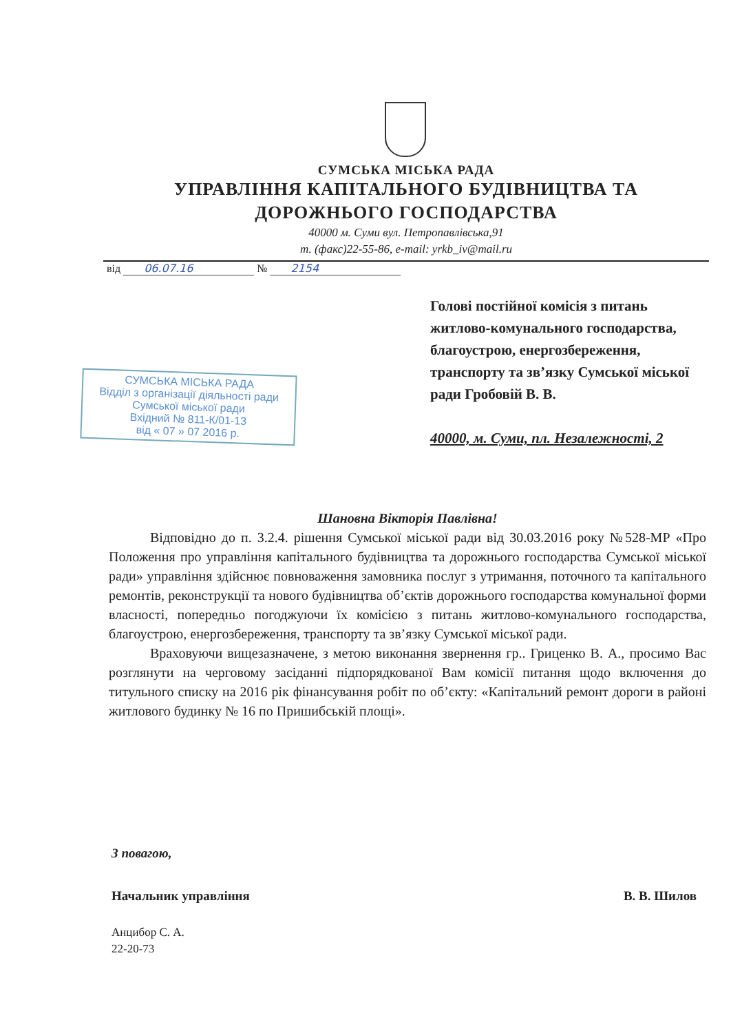СУМСЬКА МІСЬКА РАДА
УПРАВЛІННЯ КАПІТАЛЬНОГО БУДІВНИЦТВА ТА
ДОРОЖНЬОГО ГОСПОДАРСТВА
40000 м. Суми вул. Петропавлівська,91
т. (факс)22-55-86, e-mail: yrkb_iv@mail.ru
від 06.07.16 № 2154
Голові постійної комісія з питань житлово-комунального господарства, благоустрою, енергозбереження, транспорту та зв’язку Сумської міської ради Гробовій В. В.
40000, м. Суми, пл. Незалежності, 2
СУМСЬКА МІСЬКА РАДА
Відділ з організації діяльності ради
Сумської міської ради
Вхідний № 811-К/01-13
від « 07 » 07 2016 р.
Шановна Вікторія Павлівна!
Відповідно до п. 3.2.4. рішення Сумської міської ради від 30.03.2016 року №528-МР «Про Положення про управління капітального будівництва та дорожнього господарства Сумської міської ради» управління здійснює повноваження замовника послуг з утримання, поточного та капітального ремонтів, реконструкції та нового будівництва об’єктів дорожнього господарства комунальної форми власності, попередньо погоджуючи їх комісією з питань житлово-комунального господарства, благоустрою, енергозбереження, транспорту та зв’язку Сумської міської ради.
Враховуючи вищезазначене, з метою виконання звернення гр.. Гриценко В. А., просимо Вас розглянути на черговому засіданні підпорядкованої Вам комісії питання щодо включення до титульного списку на 2016 рік фінансування робіт по об’єкту: «Капітальний ремонт дороги в районі житлового будинку № 16 по Пришибській площі».
З повагою,
Начальник управління В. В. Шилов
Анцибор С. А.
22-20-73